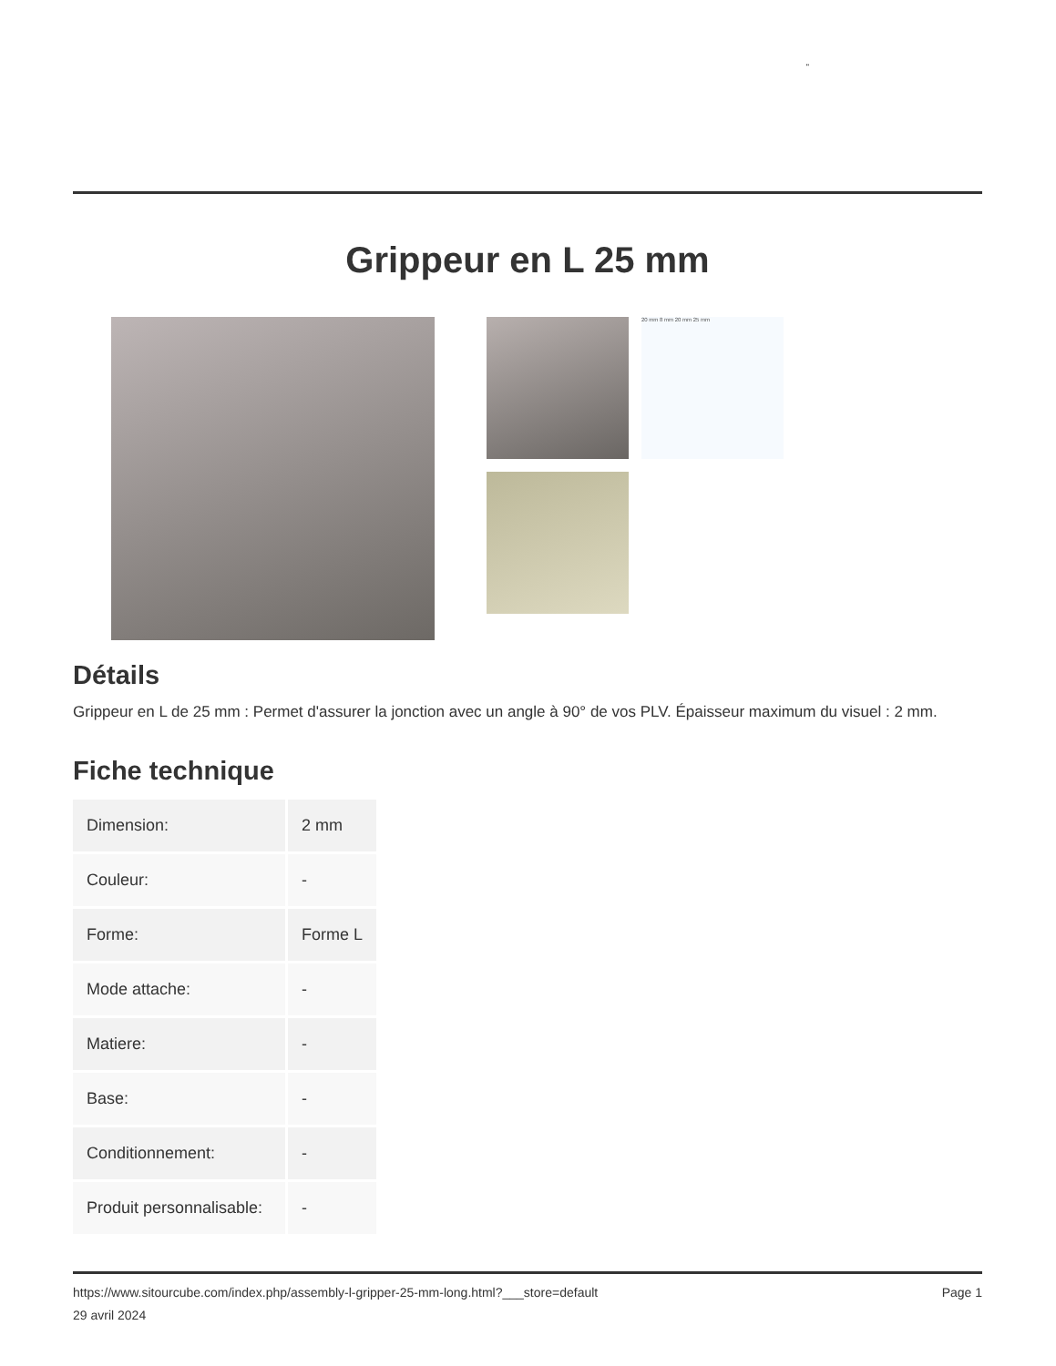"
Grippeur en L 25 mm
20 mm 8 mm 20 mm 25 mm
Détails
Grippeur en L de 25 mm : Permet d'assurer la jonction avec un angle à 90° de vos PLV. Épaisseur maximum du visuel : 2 mm.
Fiche technique
| Dimension: | 2 mm |
| Couleur: | - |
| Forme: | Forme L |
| Mode attache: | - |
| Matiere: | - |
| Base: | - |
| Conditionnement: | - |
| Produit personnalisable: | - |
https://www.sitourcube.com/index.php/assembly-l-gripper-25-mm-long.html?___store=default
29 avril 2024
Page 1